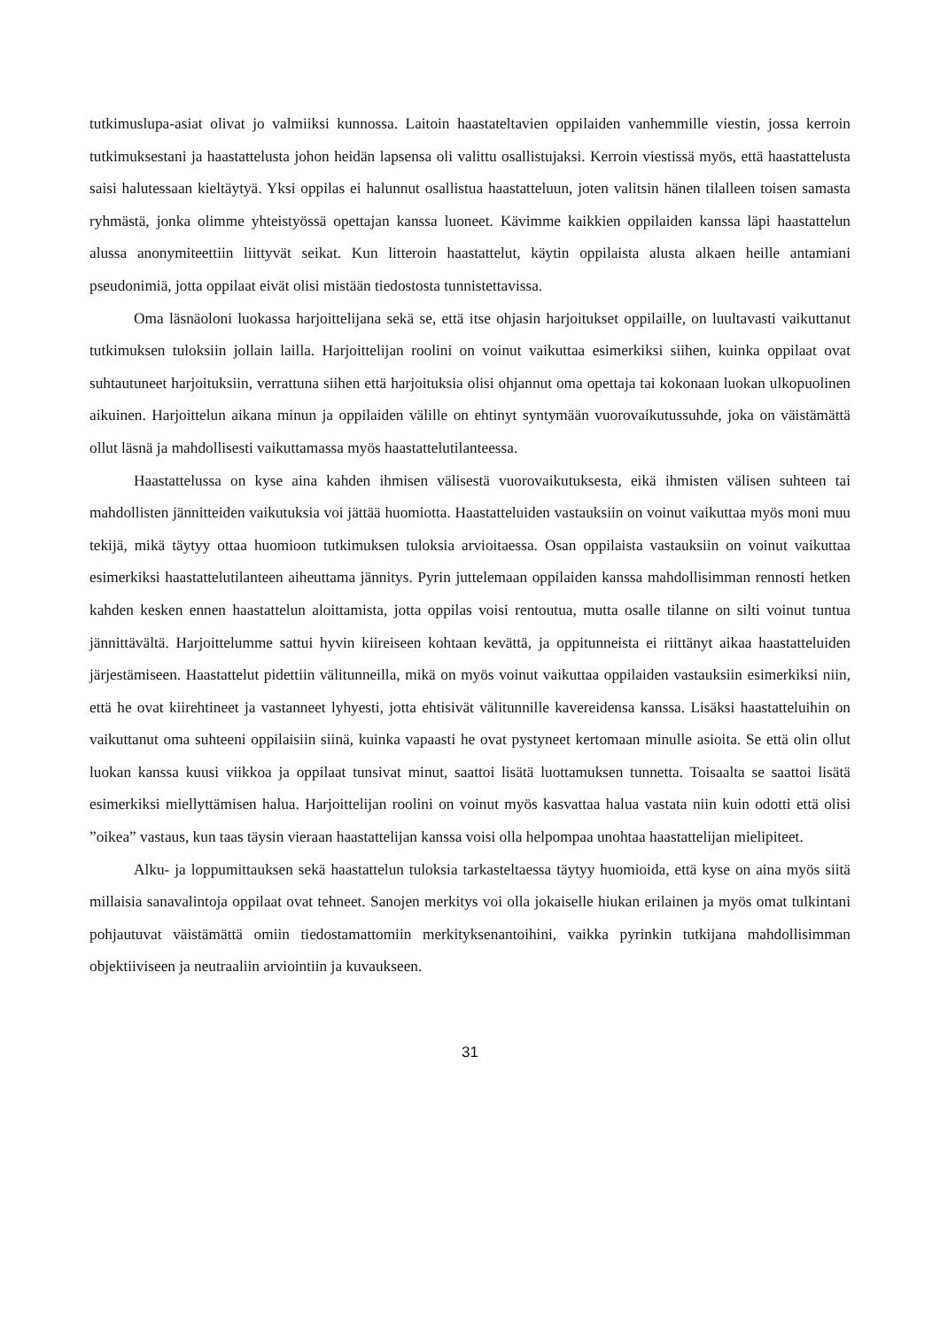tutkimuslupa-asiat olivat jo valmiiksi kunnossa. Laitoin haastateltavien oppilaiden vanhemmille viestin, jossa kerroin tutkimuksestani ja haastattelusta johon heidän lapsensa oli valittu osallistujaksi. Kerroin viestissä myös, että haastattelusta saisi halutessaan kieltäytyä. Yksi oppilas ei halunnut osallistua haastatteluun, joten valitsin hänen tilalleen toisen samasta ryhmästä, jonka olimme yhteistyössä opettajan kanssa luoneet. Kävimme kaikkien oppilaiden kanssa läpi haastattelun alussa anonymiteettiin liittyvät seikat. Kun litteroin haastattelut, käytin oppilaista alusta alkaen heille antamiani pseudonimiä, jotta oppilaat eivät olisi mistään tiedostosta tunnistettavissa.
Oma läsnäoloni luokassa harjoittelijana sekä se, että itse ohjasin harjoitukset oppilaille, on luultavasti vaikuttanut tutkimuksen tuloksiin jollain lailla. Harjoittelijan roolini on voinut vaikuttaa esimerkiksi siihen, kuinka oppilaat ovat suhtautuneet harjoituksiin, verrattuna siihen että harjoituksia olisi ohjannut oma opettaja tai kokonaan luokan ulkopuolinen aikuinen. Harjoittelun aikana minun ja oppilaiden välille on ehtinyt syntymään vuorovaikutussuhde, joka on väistämättä ollut läsnä ja mahdollisesti vaikuttamassa myös haastattelutilanteessa.
Haastattelussa on kyse aina kahden ihmisen välisestä vuorovaikutuksesta, eikä ihmisten välisen suhteen tai mahdollisten jännitteiden vaikutuksia voi jättää huomiotta. Haastatteluiden vastauksiin on voinut vaikuttaa myös moni muu tekijä, mikä täytyy ottaa huomioon tutkimuksen tuloksia arvioitaessa. Osan oppilaista vastauksiin on voinut vaikuttaa esimerkiksi haastattelutilanteen aiheuttama jännitys. Pyrin juttelemaan oppilaiden kanssa mahdollisimman rennosti hetken kahden kesken ennen haastattelun aloittamista, jotta oppilas voisi rentoutua, mutta osalle tilanne on silti voinut tuntua jännittävältä. Harjoittelumme sattui hyvin kiireiseen kohtaan kevättä, ja oppitunneista ei riittänyt aikaa haastatteluiden järjestämiseen. Haastattelut pidettiin välitunneilla, mikä on myös voinut vaikuttaa oppilaiden vastauksiin esimerkiksi niin, että he ovat kiirehtineet ja vastanneet lyhyesti, jotta ehtisivät välitunnille kavereidensa kanssa. Lisäksi haastatteluihin on vaikuttanut oma suhteeni oppilaisiin siinä, kuinka vapaasti he ovat pystyneet kertomaan minulle asioita. Se että olin ollut luokan kanssa kuusi viikkoa ja oppilaat tunsivat minut, saattoi lisätä luottamuksen tunnetta. Toisaalta se saattoi lisätä esimerkiksi miellyttämisen halua. Harjoittelijan roolini on voinut myös kasvattaa halua vastata niin kuin odotti että olisi ”oikea” vastaus, kun taas täysin vieraan haastattelijan kanssa voisi olla helpompaa unohtaa haastattelijan mielipiteet.
Alku- ja loppumittauksen sekä haastattelun tuloksia tarkasteltaessa täytyy huomioida, että kyse on aina myös siitä millaisia sanavalintoja oppilaat ovat tehneet. Sanojen merkitys voi olla jokaiselle hiukan erilainen ja myös omat tulkintani pohjautuvat väistämättä omiin tiedostamattomiin merkityksenantoihini, vaikka pyrinkin tutkijana mahdollisimman objektiiviseen ja neutraaliin arviointiin ja kuvaukseen.
31